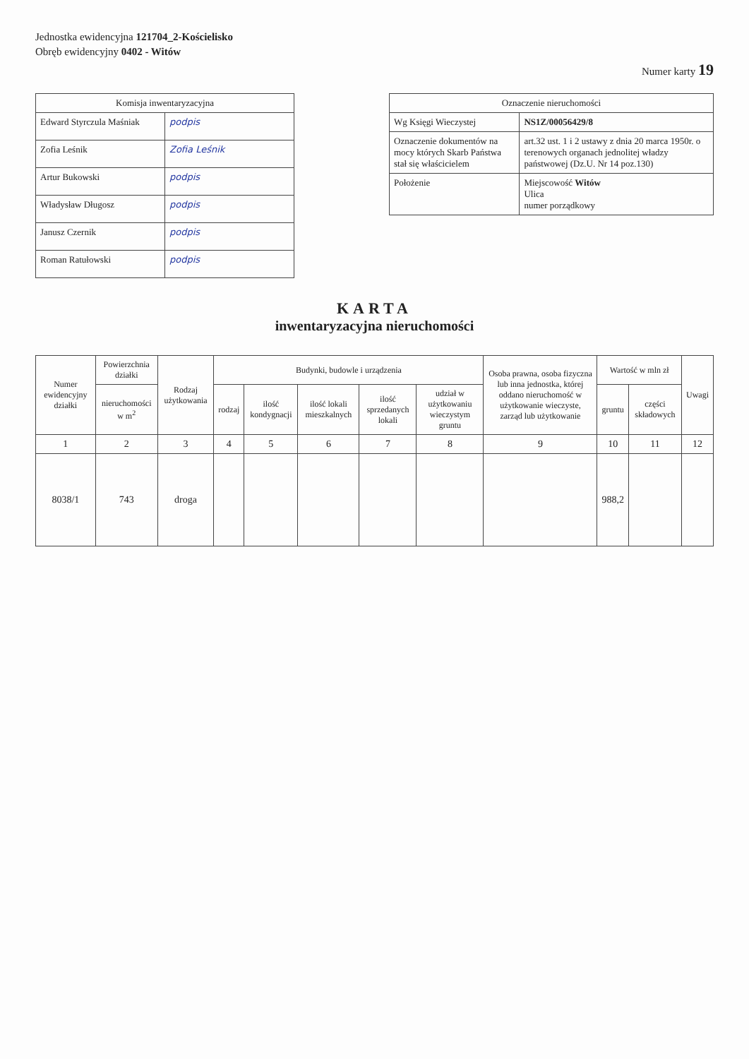Jednostka ewidencyjna 121704_2-Kościelisko
Obręb ewidencyjny 0402 - Witów
Numer karty 19
| Komisja inwentaryzacyjna | |
| --- | --- |
| Edward Styrczula Maśniak | podpis |
| Zofia Leśnik | Zofia Leśnik |
| Artur Bukowski | podpis |
| Władysław Długosz | podpis |
| Janusz Czernik | podpis |
| Roman Ratułowski | podpis |
| Oznaczenie nieruchomości | |
| --- | --- |
| Wg Księgi Wieczystej | NS1Z/00056429/8 |
| Oznaczenie dokumentów na mocy których Skarb Państwa stał się właścicielem | art.32 ust. 1 i 2 ustawy z dnia 20 marca 1950r. o terenowych organach jednolitej władzy państwowej (Dz.U. Nr 14 poz.130) |
| Położenie | Miejscowość Witów Ulica numer porządkowy |
KARTA
inwentaryzacyjna nieruchomości
| Numer ewidencyjny działki | Powierzchnia działki | Rodzaj użytkowania | Budynki, budowle i urządzenia | | | | | Osoba prawna, osoba fizyczna lub inna jednostka, której oddano nieruchomość w użytkowanie wieczyste, zarząd lub użytkowanie | Wartość w mln zł | | Uwagi |
| --- | --- | --- | --- | --- | --- | --- | --- | --- | --- | --- | --- |
| | nieruchomości w m<sup>2</sup> | | rodzaj | ilość kondygnacji | ilość lokali mieszkalnych | ilość sprzedanych lokali | udział w użytkowaniu wieczystym gruntu | | gruntu | części składowych | |
| 1 | 2 | 3 | 4 | 5 | 6 | 7 | 8 | 9 | 10 | 11 | 12 |
| 8038/1 | 743 | droga | | | | | | | 988,2 | | |